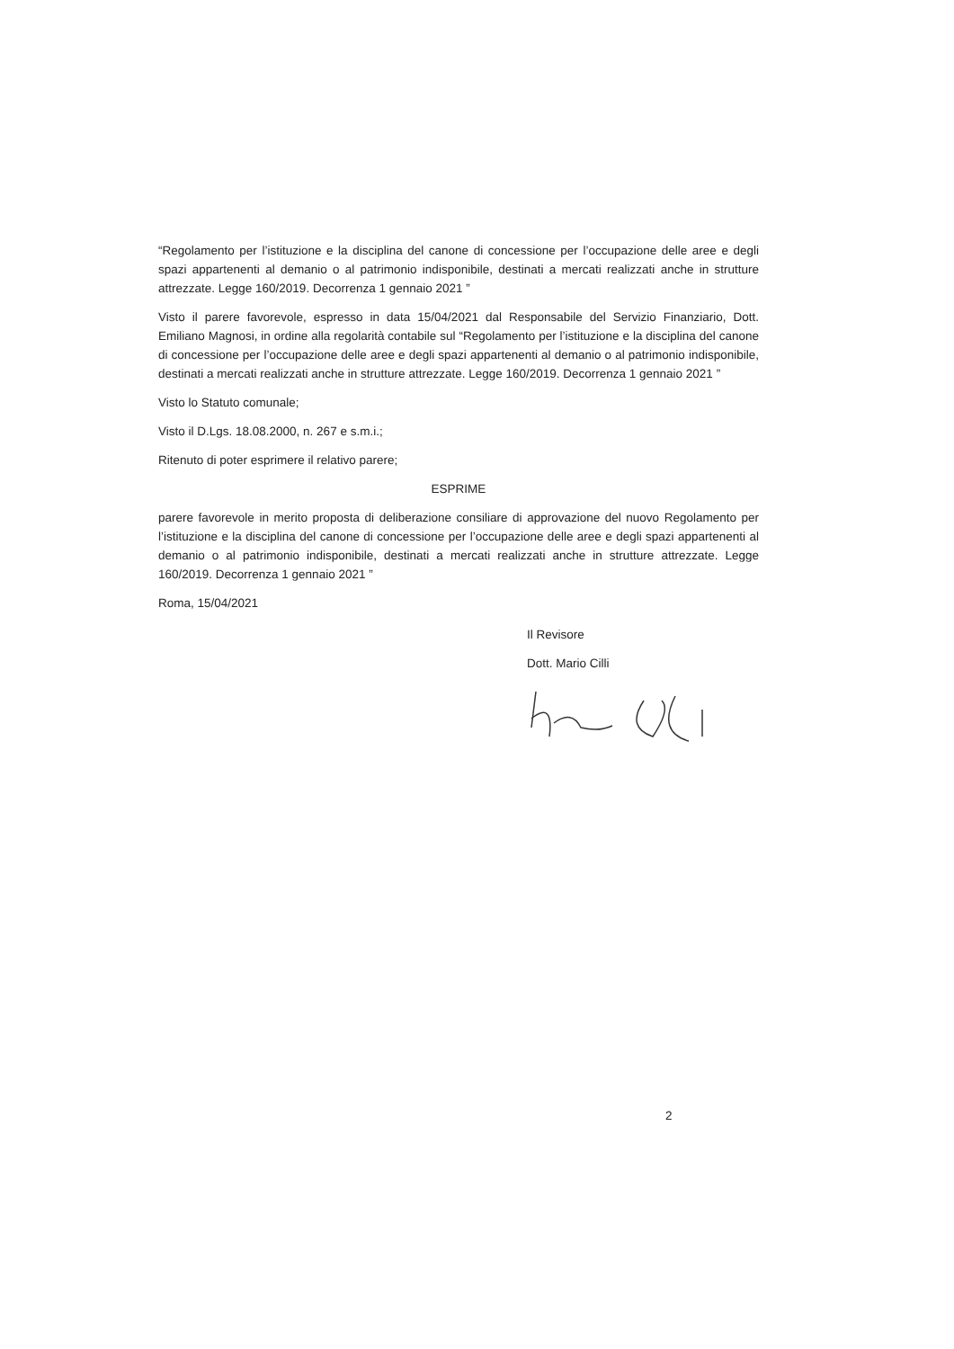“Regolamento per l’istituzione e la disciplina del canone di concessione per l’occupazione delle aree e degli spazi appartenenti al demanio o al patrimonio indisponibile, destinati a mercati realizzati anche in strutture attrezzate. Legge 160/2019. Decorrenza 1 gennaio 2021 ”
Visto il parere favorevole, espresso in data 15/04/2021 dal Responsabile del Servizio Finanziario, Dott. Emiliano Magnosi, in ordine alla regolarità contabile sul “Regolamento per l’istituzione e la disciplina del canone di concessione per l’occupazione delle aree e degli spazi appartenenti al demanio o al patrimonio indisponibile, destinati a mercati realizzati anche in strutture attrezzate. Legge 160/2019. Decorrenza 1 gennaio 2021 ”
Visto lo Statuto comunale;
Visto il D.Lgs. 18.08.2000, n. 267 e s.m.i.;
Ritenuto di poter esprimere il relativo parere;
ESPRIME
parere favorevole in merito proposta di deliberazione consiliare di approvazione del nuovo Regolamento per l’istituzione e la disciplina del canone di concessione per l’occupazione delle aree e degli spazi appartenenti al demanio o al patrimonio indisponibile, destinati a mercati realizzati anche in strutture attrezzate. Legge 160/2019. Decorrenza 1 gennaio 2021 ”
Roma, 15/04/2021
Il Revisore
Dott. Mario Cilli
2